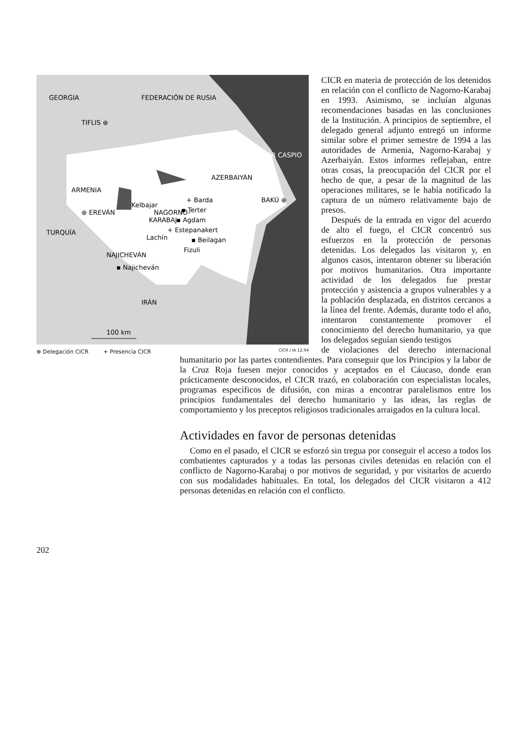GEORGIA
FEDERACIÓN DE RUSIA
TIFLIS ⊕
MAR CASPIO
AZERBAIYÁN
ARMENIA
⊕ EREVÁN
Kelbajar
NAGORNO-
KARABAJ
+ Barda
▪ Terter
▪ Agdam
BAKÚ ⊕
TURQUÍA
Lachín
+ Estepanakert
▪ Beilagan
Fizuli
NAJICHEVÁN
▪ Najicheván
IRÁN
100 km
⊕ Delegación CICR + Presencia CICR
CICR / IA 12.94
CICR en materia de protección de los detenidos en relación con el conflicto de Nagorno-Karabaj en 1993. Asimismo, se incluían algunas recomendaciones basadas en las conclusiones de la Institución. A principios de septiembre, el delegado general adjunto entregó un informe similar sobre el primer semestre de 1994 a las autoridades de Armenia, Nagorno-Karabaj y Azerbaiyán. Estos informes reflejaban, entre otras cosas, la preocupación del CICR por el hecho de que, a pesar de la magnitud de las operaciones militares, se le había notificado la captura de un número relativamente bajo de presos.
Después de la entrada en vigor del acuerdo de alto el fuego, el CICR concentró sus esfuerzos en la protección de personas detenidas. Los delegados las visitaron y, en algunos casos, intentaron obtener su liberación por motivos humanitarios. Otra importante actividad de los delegados fue prestar protección y asistencia a grupos vulnerables y a la población desplazada, en distritos cercanos a la línea del frente. Además, durante todo el año, intentaron constantemente promover el conocimiento del derecho humanitario, ya que los delegados seguían siendo testigos
de violaciones del derecho internacional humanitario por las partes contendientes. Para conseguir que los Principios y la labor de la Cruz Roja fuesen mejor conocidos y aceptados en el Cáucaso, donde eran prácticamente desconocidos, el CICR trazó, en colaboración con especialistas locales, programas específicos de difusión, con miras a encontrar paralelismos entre los principios fundamentales del derecho humanitario y las ideas, las reglas de comportamiento y los preceptos religiosos tradicionales arraigados en la cultura local.
Actividades en favor de personas detenidas
Como en el pasado, el CICR se esforzó sin tregua por conseguir el acceso a todos los combatientes capturados y a todas las personas civiles detenidas en relación con el conflicto de Nagorno-Karabaj o por motivos de seguridad, y por visitarlos de acuerdo con sus modalidades habituales. En total, los delegados del CICR visitaron a 412 personas detenidas en relación con el conflicto.
202